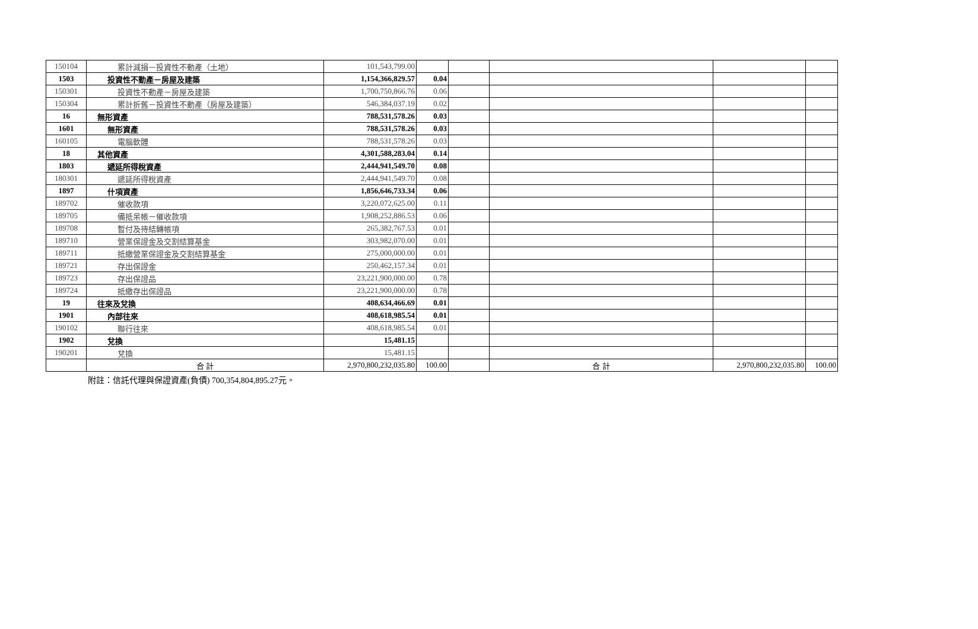| 150104 | 累計減損－投資性不動產（土地） | 101,543,799.00 | | | | | |
| 1503 | 投資性不動產－房屋及建築 | 1,154,366,829.57 | 0.04 | | | | |
| 150301 | 投資性不動產－房屋及建築 | 1,700,750,866.76 | 0.06 | | | | |
| 150304 | 累計折舊－投資性不動產（房屋及建築） | 546,384,037.19 | 0.02 | | | | |
| 16 | 無形資產 | 788,531,578.26 | 0.03 | | | | |
| 1601 | 無形資產 | 788,531,578.26 | 0.03 | | | | |
| 160105 | 電腦軟體 | 788,531,578.26 | 0.03 | | | | |
| 18 | 其他資產 | 4,301,588,283.04 | 0.14 | | | | |
| 1803 | 遞延所得稅資產 | 2,444,941,549.70 | 0.08 | | | | |
| 180301 | 遞延所得稅資產 | 2,444,941,549.70 | 0.08 | | | | |
| 1897 | 什項資產 | 1,856,646,733.34 | 0.06 | | | | |
| 189702 | 催收款項 | 3,220,072,625.00 | 0.11 | | | | |
| 189705 | 備抵呆帳－催收款項 | 1,908,252,886.53 | 0.06 | | | | |
| 189708 | 暫付及待結轉帳項 | 265,382,767.53 | 0.01 | | | | |
| 189710 | 營業保證金及交割結算基金 | 303,982,070.00 | 0.01 | | | | |
| 189711 | 抵繳營業保證金及交割結算基金 | 275,000,000.00 | 0.01 | | | | |
| 189721 | 存出保證金 | 250,462,157.34 | 0.01 | | | | |
| 189723 | 存出保證品 | 23,221,900,000.00 | 0.78 | | | | |
| 189724 | 抵繳存出保證品 | 23,221,900,000.00 | 0.78 | | | | |
| 19 | 往來及兌換 | 408,634,466.69 | 0.01 | | | | |
| 1901 | 內部往來 | 408,618,985.54 | 0.01 | | | | |
| 190102 | 聯行往來 | 408,618,985.54 | 0.01 | | | | |
| 1902 | 兌換 | 15,481.15 | | | | | |
| 190201 | 兌換 | 15,481.15 | | | | | |
| | 合 計 | 2,970,800,232,035.80 | 100.00 | | 合 計 | 2,970,800,232,035.80 | 100.00 |
附註：信託代理與保證資產(負債) 700,354,804,895.27元。